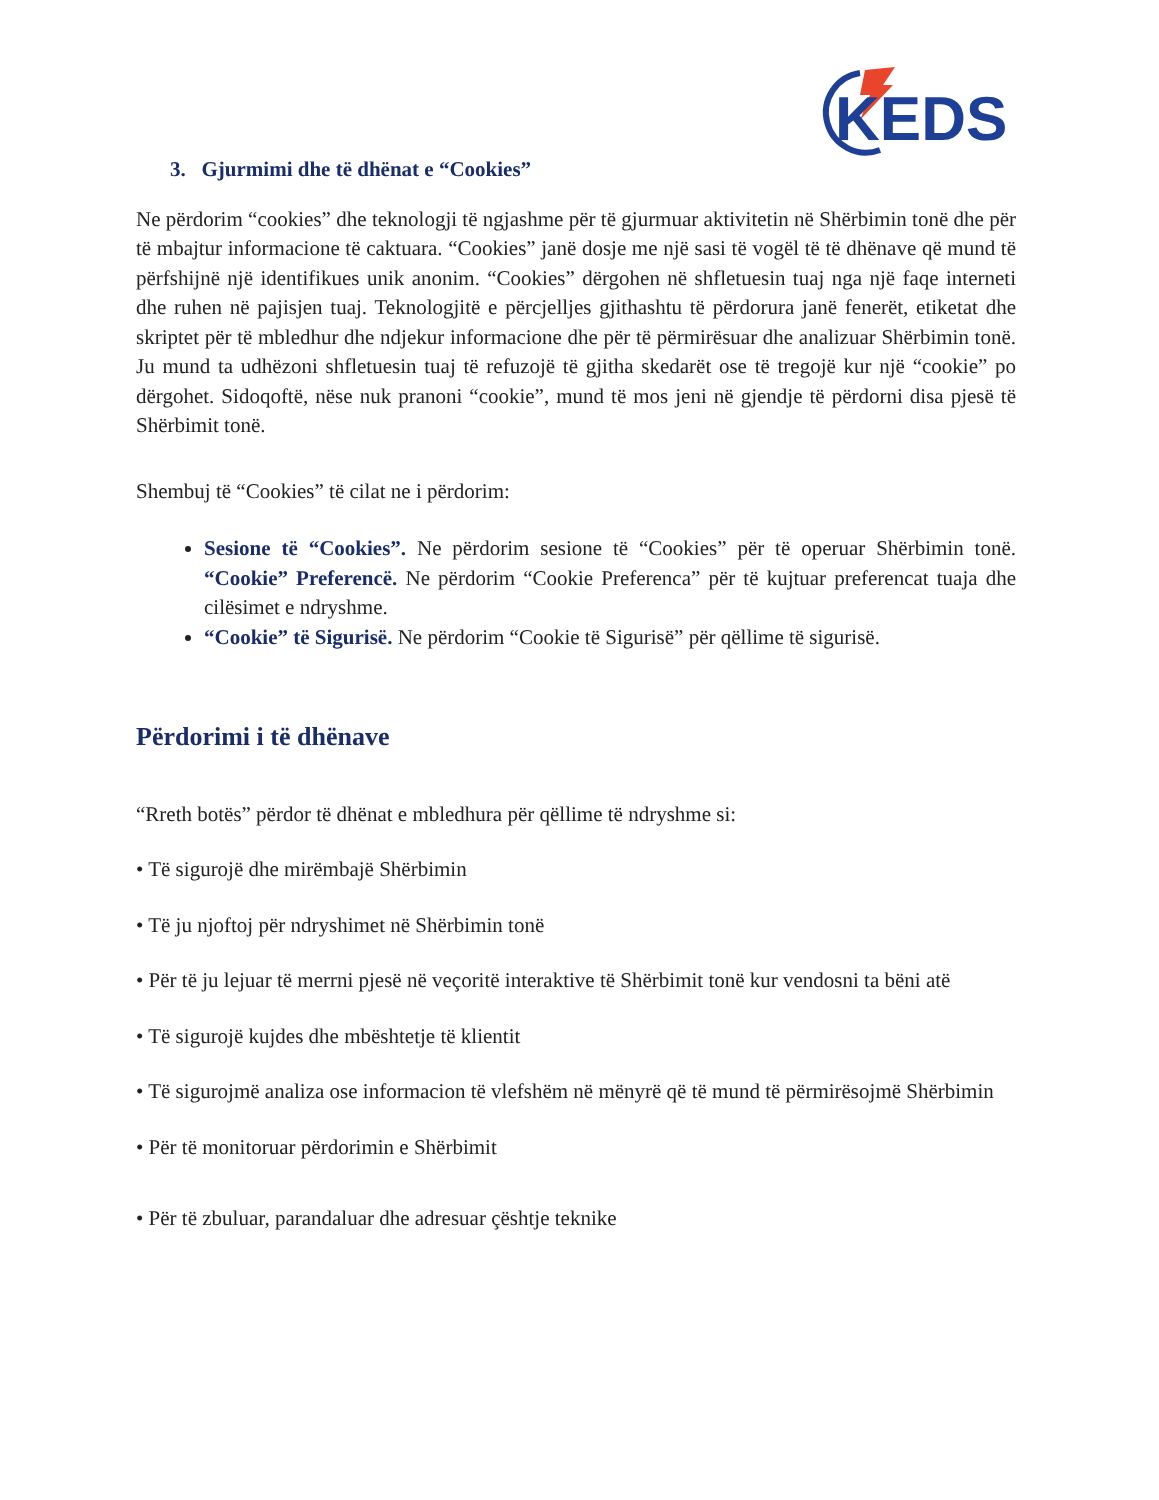KEDS
3. Gjurmimi dhe të dhënat e “Cookies”
Ne përdorim “cookies” dhe teknologji të ngjashme për të gjurmuar aktivitetin në Shërbimin tonë dhe për të mbajtur informacione të caktuara. “Cookies” janë dosje me një sasi të vogël të të dhënave që mund të përfshijnë një identifikues unik anonim. “Cookies” dërgohen në shfletuesin tuaj nga një faqe interneti dhe ruhen në pajisjen tuaj. Teknologjitë e përcjelljes gjithashtu të përdorura janë fenerët, etiketat dhe skriptet për të mbledhur dhe ndjekur informacione dhe për të përmirësuar dhe analizuar Shërbimin tonë. Ju mund ta udhëzoni shfletuesin tuaj të refuzojë të gjitha skedarët ose të tregojë kur një “cookie” po dërgohet. Sidoqoftë, nëse nuk pranoni “cookie”, mund të mos jeni në gjendje të përdorni disa pjesë të Shërbimit tonë.
Shembuj të “Cookies” të cilat ne i përdorim:
Sesione të “Cookies”. Ne përdorim sesione të “Cookies” për të operuar Shërbimin tonë. “Cookie” Preferencë. Ne përdorim “Cookie Preferenca” për të kujtuar preferencat tuaja dhe cilësimet e ndryshme.
“Cookie” të Sigurisë. Ne përdorim “Cookie të Sigurisë” për qëllime të sigurisë.
Përdorimi i të dhënave
“Rreth botës” përdor të dhënat e mbledhura për qëllime të ndryshme si:
• Të sigurojë dhe mirëmbajë Shërbimin
• Të ju njoftoj për ndryshimet në Shërbimin tonë
• Për të ju lejuar të merrni pjesë në veçoritë interaktive të Shërbimit tonë kur vendosni ta bëni atë
• Të sigurojë kujdes dhe mbështetje të klientit
• Të sigurojmë analiza ose informacion të vlefshëm në mënyrë që të mund të përmirësojmë Shërbimin
• Për të monitoruar përdorimin e Shërbimit
• Për të zbuluar, parandaluar dhe adresuar çështje teknike